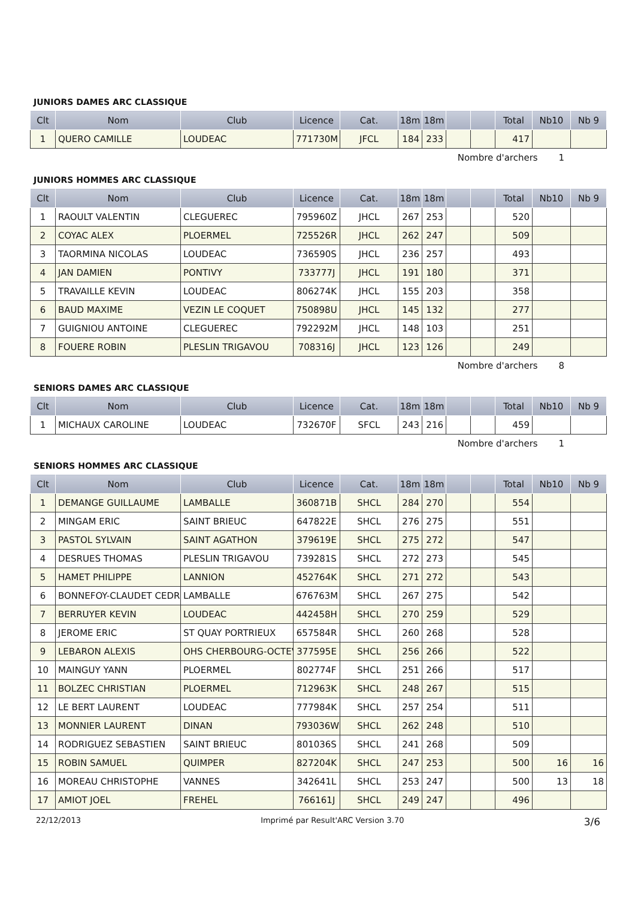JUNIORS DAMES ARC CLASSIQUE
| Clt | Nom | Club | Licence | Cat. | 18m | 18m | | | Total | Nb10 | Nb 9 |
| --- | --- | --- | --- | --- | --- | --- | --- | --- | --- | --- | --- |
| 1 | QUERO CAMILLE | LOUDEAC | 771730M | JFCL | 184 | 233 | | | 417 | | |
Nombre d'archers 1
JUNIORS HOMMES ARC CLASSIQUE
| Clt | Nom | Club | Licence | Cat. | 18m | 18m | | | Total | Nb10 | Nb 9 |
| --- | --- | --- | --- | --- | --- | --- | --- | --- | --- | --- | --- |
| 1 | RAOULT VALENTIN | CLEGUEREC | 795960Z | JHCL | 267 | 253 | | | 520 | | |
| 2 | COYAC ALEX | PLOERMEL | 725526R | JHCL | 262 | 247 | | | 509 | | |
| 3 | TAORMINA NICOLAS | LOUDEAC | 736590S | JHCL | 236 | 257 | | | 493 | | |
| 4 | JAN DAMIEN | PONTIVY | 733777J | JHCL | 191 | 180 | | | 371 | | |
| 5 | TRAVAILLE KEVIN | LOUDEAC | 806274K | JHCL | 155 | 203 | | | 358 | | |
| 6 | BAUD MAXIME | VEZIN LE COQUET | 750898U | JHCL | 145 | 132 | | | 277 | | |
| 7 | GUIGNIOU ANTOINE | CLEGUEREC | 792292M | JHCL | 148 | 103 | | | 251 | | |
| 8 | FOUERE ROBIN | PLESLIN TRIGAVOU | 708316J | JHCL | 123 | 126 | | | 249 | | |
Nombre d'archers 8
SENIORS DAMES ARC CLASSIQUE
| Clt | Nom | Club | Licence | Cat. | 18m | 18m | | | Total | Nb10 | Nb 9 |
| --- | --- | --- | --- | --- | --- | --- | --- | --- | --- | --- | --- |
| 1 | MICHAUX CAROLINE | LOUDEAC | 732670F | SFCL | 243 | 216 | | | 459 | | |
Nombre d'archers 1
SENIORS HOMMES ARC CLASSIQUE
| Clt | Nom | Club | Licence | Cat. | 18m | 18m | | | Total | Nb10 | Nb 9 |
| --- | --- | --- | --- | --- | --- | --- | --- | --- | --- | --- | --- |
| 1 | DEMANGE GUILLAUME | LAMBALLE | 360871B | SHCL | 284 | 270 | | | 554 | | |
| 2 | MINGAM ERIC | SAINT BRIEUC | 647822E | SHCL | 276 | 275 | | | 551 | | |
| 3 | PASTOL SYLVAIN | SAINT AGATHON | 379619E | SHCL | 275 | 272 | | | 547 | | |
| 4 | DESRUES THOMAS | PLESLIN TRIGAVOU | 739281S | SHCL | 272 | 273 | | | 545 | | |
| 5 | HAMET PHILIPPE | LANNION | 452764K | SHCL | 271 | 272 | | | 543 | | |
| 6 | BONNEFOY-CLAUDET CEDRI | LAMBALLE | 676763M | SHCL | 267 | 275 | | | 542 | | |
| 7 | BERRUYER KEVIN | LOUDEAC | 442458H | SHCL | 270 | 259 | | | 529 | | |
| 8 | JEROME ERIC | ST QUAY PORTRIEUX | 657584R | SHCL | 260 | 268 | | | 528 | | |
| 9 | LEBARON ALEXIS | OHS CHERBOURG-OCTEV | 377595E | SHCL | 256 | 266 | | | 522 | | |
| 10 | MAINGUY YANN | PLOERMEL | 802774F | SHCL | 251 | 266 | | | 517 | | |
| 11 | BOLZEC CHRISTIAN | PLOERMEL | 712963K | SHCL | 248 | 267 | | | 515 | | |
| 12 | LE BERT LAURENT | LOUDEAC | 777984K | SHCL | 257 | 254 | | | 511 | | |
| 13 | MONNIER LAURENT | DINAN | 793036W | SHCL | 262 | 248 | | | 510 | | |
| 14 | RODRIGUEZ SEBASTIEN | SAINT BRIEUC | 801036S | SHCL | 241 | 268 | | | 509 | | |
| 15 | ROBIN SAMUEL | QUIMPER | 827204K | SHCL | 247 | 253 | | | 500 | 16 | 16 |
| 16 | MOREAU CHRISTOPHE | VANNES | 342641L | SHCL | 253 | 247 | | | 500 | 13 | 18 |
| 17 | AMIOT JOEL | FREHEL | 766161J | SHCL | 249 | 247 | | | 496 | | |
22/12/2013 Imprimé par Result'ARC Version 3.70 3/6